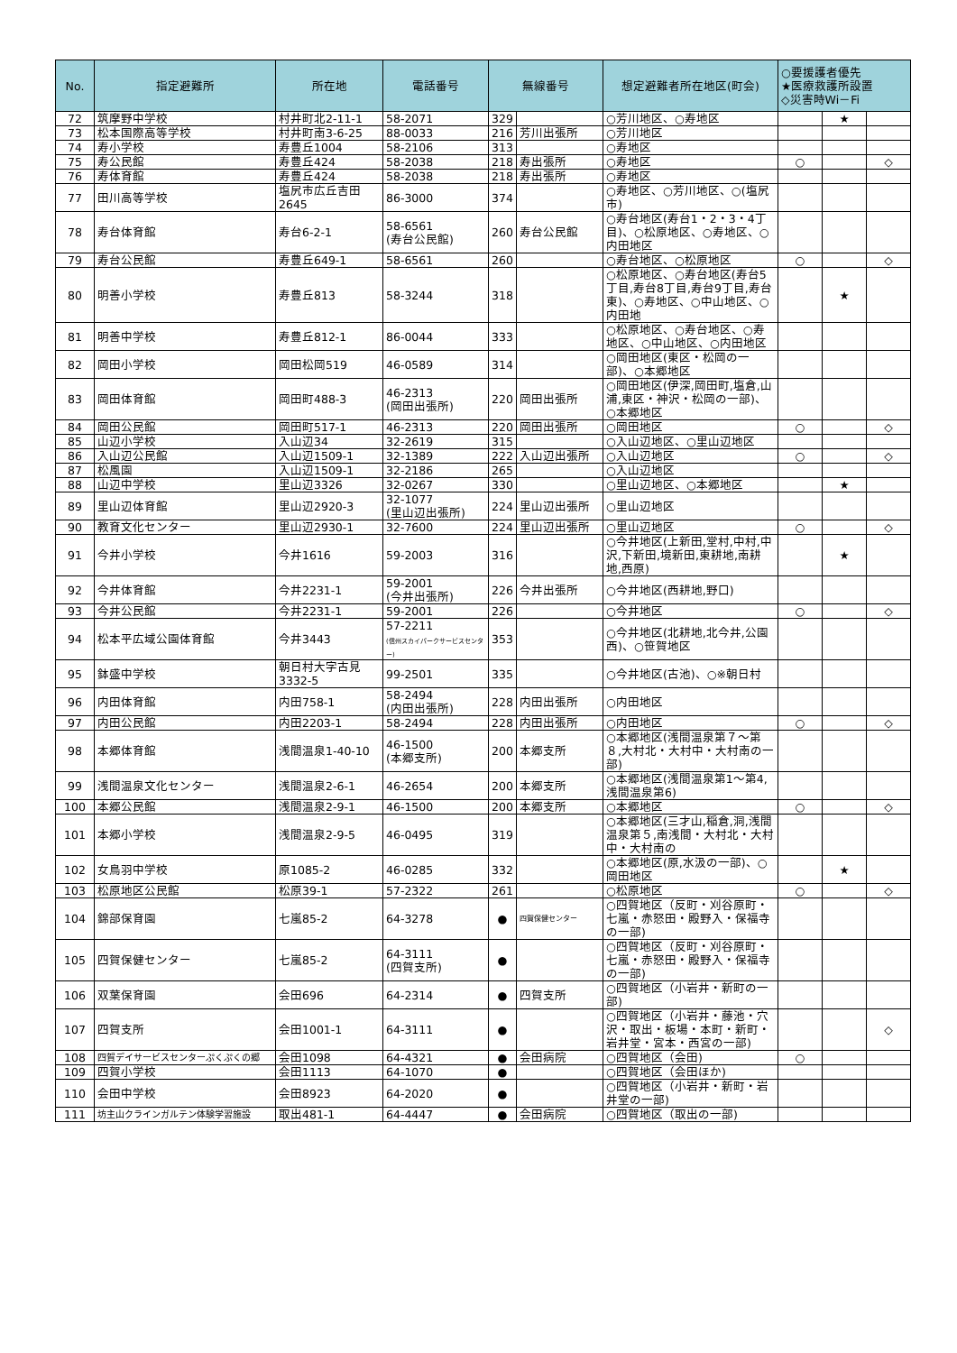| No. | 指定避難所 | 所在地 | 電話番号 | 無線番号 | | 想定避難者所在地区(町会) | ○要援護者優先 ★医療救護所設置 ◇災害時Wi－Fi | | |
| --- | --- | --- | --- | --- | --- | --- | --- | --- | --- |
| 72 | 筑摩野中学校 | 村井町北2-11-1 | 58-2071 | 329 | | ○芳川地区、○寿地区 | | ★ | |
| 73 | 松本国際高等学校 | 村井町南3-6-25 | 88-0033 | 216 | 芳川出張所 | ○芳川地区 | | | |
| 74 | 寿小学校 | 寿豊丘1004 | 58-2106 | 313 | | ○寿地区 | | | |
| 75 | 寿公民館 | 寿豊丘424 | 58-2038 | 218 | 寿出張所 | ○寿地区 | ○ | | ◇ |
| 76 | 寿体育館 | 寿豊丘424 | 58-2038 | 218 | 寿出張所 | ○寿地区 | | | |
| 77 | 田川高等学校 | 塩尻市広丘吉田2645 | 86-3000 | 374 | | ○寿地区、○芳川地区、○(塩尻市) | | | |
| 78 | 寿台体育館 | 寿台6-2-1 | 58-6561 (寿台公民館) | 260 | 寿台公民館 | ○寿台地区(寿台1・2・3・4丁目)、○松原地区、○寿地区、○内田地区 | | | |
| 79 | 寿台公民館 | 寿豊丘649-1 | 58-6561 | 260 | | ○寿台地区、○松原地区 | ○ | | ◇ |
| 80 | 明善小学校 | 寿豊丘813 | 58-3244 | 318 | | ○松原地区、○寿台地区(寿台5丁目,寿台8丁目,寿台9丁目,寿台東)、○寿地区、○中山地区、○内田地 | | ★ | |
| 81 | 明善中学校 | 寿豊丘812-1 | 86-0044 | 333 | | ○松原地区、○寿台地区、○寿地区、○中山地区、○内田地区 | | | |
| 82 | 岡田小学校 | 岡田松岡519 | 46-0589 | 314 | | ○岡田地区(東区・松岡の一部)、○本郷地区 | | | |
| 83 | 岡田体育館 | 岡田町488-3 | 46-2313 (岡田出張所) | 220 | 岡田出張所 | ○岡田地区(伊深,岡田町,塩倉,山浦,東区・神沢・松岡の一部)、○本郷地区 | | | |
| 84 | 岡田公民館 | 岡田町517-1 | 46-2313 | 220 | 岡田出張所 | ○岡田地区 | ○ | | ◇ |
| 85 | 山辺小学校 | 入山辺34 | 32-2619 | 315 | | ○入山辺地区、○里山辺地区 | | | |
| 86 | 入山辺公民館 | 入山辺1509-1 | 32-1389 | 222 | 入山辺出張所 | ○入山辺地区 | ○ | | ◇ |
| 87 | 松風園 | 入山辺1509-1 | 32-2186 | 265 | | ○入山辺地区 | | | |
| 88 | 山辺中学校 | 里山辺3326 | 32-0267 | 330 | | ○里山辺地区、○本郷地区 | | ★ | |
| 89 | 里山辺体育館 | 里山辺2920-3 | 32-1077 (里山辺出張所) | 224 | 里山辺出張所 | ○里山辺地区 | | | |
| 90 | 教育文化センター | 里山辺2930-1 | 32-7600 | 224 | 里山辺出張所 | ○里山辺地区 | ○ | | ◇ |
| 91 | 今井小学校 | 今井1616 | 59-2003 | 316 | | ○今井地区(上新田,堂村,中村,中沢,下新田,境新田,東耕地,南耕地,西原) | | ★ | |
| 92 | 今井体育館 | 今井2231-1 | 59-2001 (今井出張所) | 226 | 今井出張所 | ○今井地区(西耕地,野口) | | | |
| 93 | 今井公民館 | 今井2231-1 | 59-2001 | 226 | | ○今井地区 | ○ | | ◇ |
| 94 | 松本平広域公園体育館 | 今井3443 | 57-2211 (信州スカイパークサービスセンター) | 353 | | ○今井地区(北耕地,北今井,公園西)、○笹賀地区 | | | |
| 95 | 鉢盛中学校 | 朝日村大字古見3332-5 | 99-2501 | 335 | | ○今井地区(古池)、○※朝日村 | | | |
| 96 | 内田体育館 | 内田758-1 | 58-2494 (内田出張所) | 228 | 内田出張所 | ○内田地区 | | | |
| 97 | 内田公民館 | 内田2203-1 | 58-2494 | 228 | 内田出張所 | ○内田地区 | ○ | | ◇ |
| 98 | 本郷体育館 | 浅間温泉1-40-10 | 46-1500 (本郷支所) | 200 | 本郷支所 | ○本郷地区(浅間温泉第７～第８,大村北・大村中・大村南の一部) | | | |
| 99 | 浅間温泉文化センター | 浅間温泉2-6-1 | 46-2654 | 200 | 本郷支所 | ○本郷地区(浅間温泉第1～第4,浅間温泉第6) | | | |
| 100 | 本郷公民館 | 浅間温泉2-9-1 | 46-1500 | 200 | 本郷支所 | ○本郷地区 | ○ | | ◇ |
| 101 | 本郷小学校 | 浅間温泉2-9-5 | 46-0495 | 319 | | ○本郷地区(三才山,稲倉,洞,浅間温泉第５,南浅間・大村北・大村中・大村南の | | | |
| 102 | 女鳥羽中学校 | 原1085-2 | 46-0285 | 332 | | ○本郷地区(原,水汲の一部)、○岡田地区 | | ★ | |
| 103 | 松原地区公民館 | 松原39-1 | 57-2322 | 261 | | ○松原地区 | ○ | | ◇ |
| 104 | 錦部保育園 | 七嵐85-2 | 64-3278 | ● | 四賀保健センター | ○四賀地区（反町・刈谷原町・七嵐・赤怒田・殿野入・保福寺の一部) | | | |
| 105 | 四賀保健センター | 七嵐85-2 | 64-3111 (四賀支所) | ● | | ○四賀地区（反町・刈谷原町・七嵐・赤怒田・殿野入・保福寺の一部) | | | |
| 106 | 双葉保育園 | 会田696 | 64-2314 | ● | 四賀支所 | ○四賀地区（小岩井・新町の一部) | | | |
| 107 | 四賀支所 | 会田1001-1 | 64-3111 | ● | | ○四賀地区（小岩井・藤池・穴沢・取出・板場・本町・新町・岩井堂・宮本・西宮の一部) | | | ◇ |
| 108 | 四賀デイサービスセンターぷくぷくの郷 | 会田1098 | 64-4321 | ● | 会田病院 | ○四賀地区（会田) | ○ | | |
| 109 | 四賀小学校 | 会田1113 | 64-1070 | ● | | ○四賀地区（会田ほか) | | | |
| 110 | 会田中学校 | 会田8923 | 64-2020 | ● | | ○四賀地区（小岩井・新町・岩井堂の一部) | | | |
| 111 | 坊主山クラインガルテン体験学習施設 | 取出481-1 | 64-4447 | ● | 会田病院 | ○四賀地区（取出の一部) | | | |